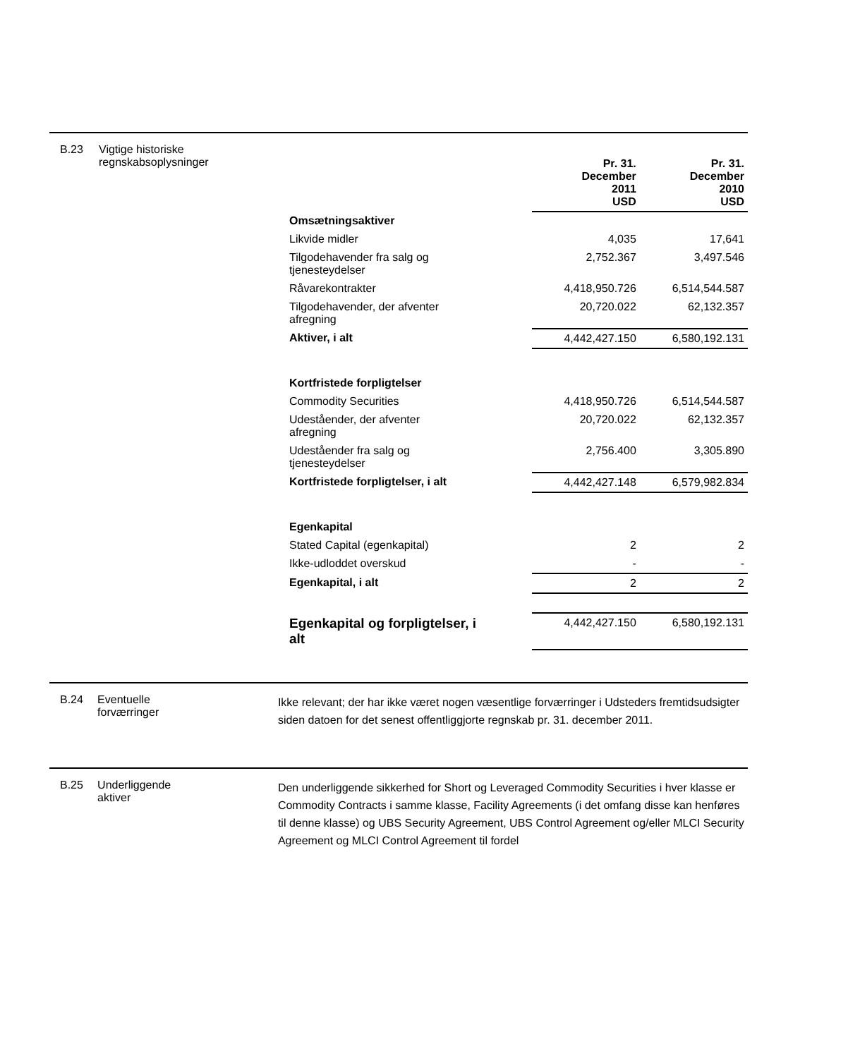B.23 Vigtige historiske regnskabsoplysninger
| | Pr. 31. December 2011 USD | Pr. 31. December 2010 USD |
| Omsætningsaktiver | | |
| Likvide midler | 4,035 | 17,641 |
| Tilgodehavender fra salg og tjenesteydelser | 2,752.367 | 3,497.546 |
| Råvarekontrakter | 4,418,950.726 | 6,514,544.587 |
| Tilgodehavender, der afventer afregning | 20,720.022 | 62,132.357 |
| Aktiver, i alt | 4,442,427.150 | 6,580,192.131 |
| Kortfristede forpligtelser | | |
| Commodity Securities | 4,418,950.726 | 6,514,544.587 |
| Udeståender, der afventer afregning | 20,720.022 | 62,132.357 |
| Udeståender fra salg og tjenesteydelser | 2,756.400 | 3,305.890 |
| Kortfristede forpligtelser, i alt | 4,442,427.148 | 6,579,982.834 |
| Egenkapital | | |
| Stated Capital (egenkapital) | 2 | 2 |
| Ikke-udloddet overskud | - | - |
| Egenkapital, i alt | 2 | 2 |
| Egenkapital og forpligtelser, i alt | 4,442,427.150 | 6,580,192.131 |
B.24 Eventuelle
forværringer
Ikke relevant; der har ikke været nogen væsentlige forværringer i Udsteders fremtidsudsigter siden datoen for det senest offentliggjorte regnskab pr. 31. december 2011.
B.25 Underliggende
aktiver
Den underliggende sikkerhed for Short og Leveraged Commodity Securities i hver klasse er Commodity Contracts i samme klasse, Facility Agreements (i det omfang disse kan henføres til denne klasse) og UBS Security Agreement, UBS Control Agreement og/eller MLCI Security Agreement og MLCI Control Agreement til fordel